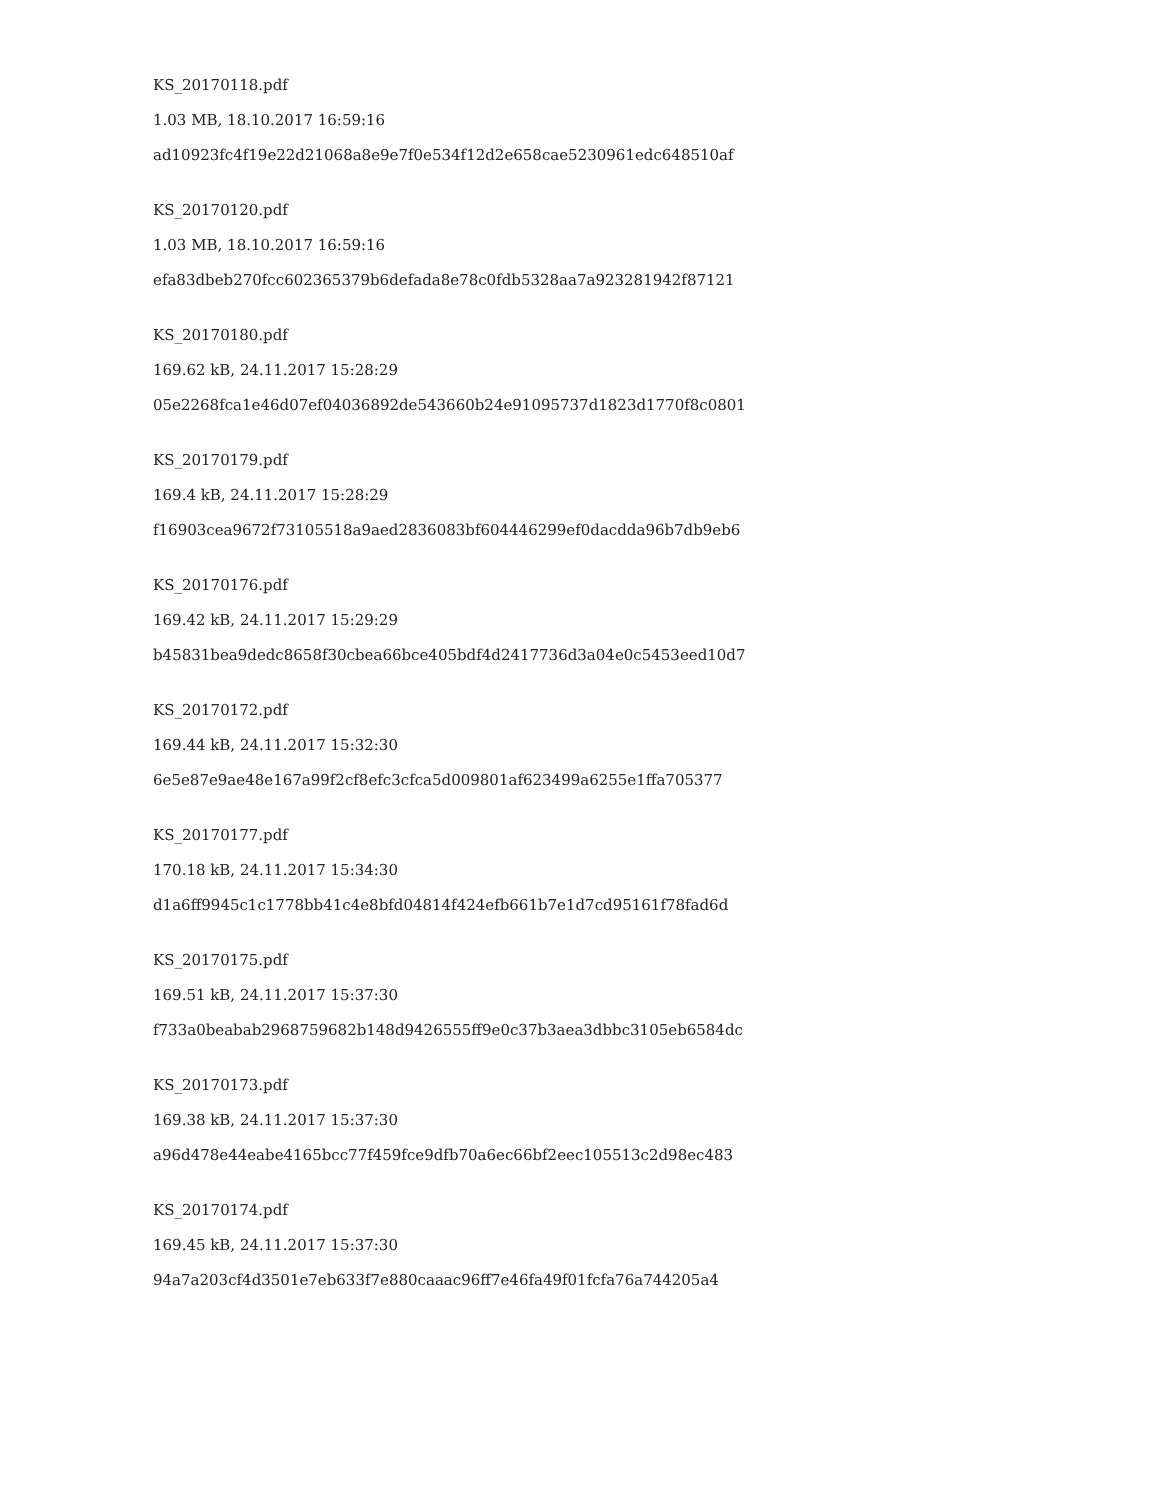KS_20170118.pdf
1.03 MB, 18.10.2017 16:59:16
ad10923fc4f19e22d21068a8e9e7f0e534f12d2e658cae5230961edc648510af
KS_20170120.pdf
1.03 MB, 18.10.2017 16:59:16
efa83dbeb270fcc602365379b6defada8e78c0fdb5328aa7a923281942f87121
KS_20170180.pdf
169.62 kB, 24.11.2017 15:28:29
05e2268fca1e46d07ef04036892de543660b24e91095737d1823d1770f8c0801
KS_20170179.pdf
169.4 kB, 24.11.2017 15:28:29
f16903cea9672f73105518a9aed2836083bf604446299ef0dacdda96b7db9eb6
KS_20170176.pdf
169.42 kB, 24.11.2017 15:29:29
b45831bea9dedc8658f30cbea66bce405bdf4d2417736d3a04e0c5453eed10d7
KS_20170172.pdf
169.44 kB, 24.11.2017 15:32:30
6e5e87e9ae48e167a99f2cf8efc3cfca5d009801af623499a6255e1ffa705377
KS_20170177.pdf
170.18 kB, 24.11.2017 15:34:30
d1a6ff9945c1c1778bb41c4e8bfd04814f424efb661b7e1d7cd95161f78fad6d
KS_20170175.pdf
169.51 kB, 24.11.2017 15:37:30
f733a0beabab2968759682b148d9426555ff9e0c37b3aea3dbbc3105eb6584dc
KS_20170173.pdf
169.38 kB, 24.11.2017 15:37:30
a96d478e44eabe4165bcc77f459fce9dfb70a6ec66bf2eec105513c2d98ec483
KS_20170174.pdf
169.45 kB, 24.11.2017 15:37:30
94a7a203cf4d3501e7eb633f7e880caaac96ff7e46fa49f01fcfa76a744205a4